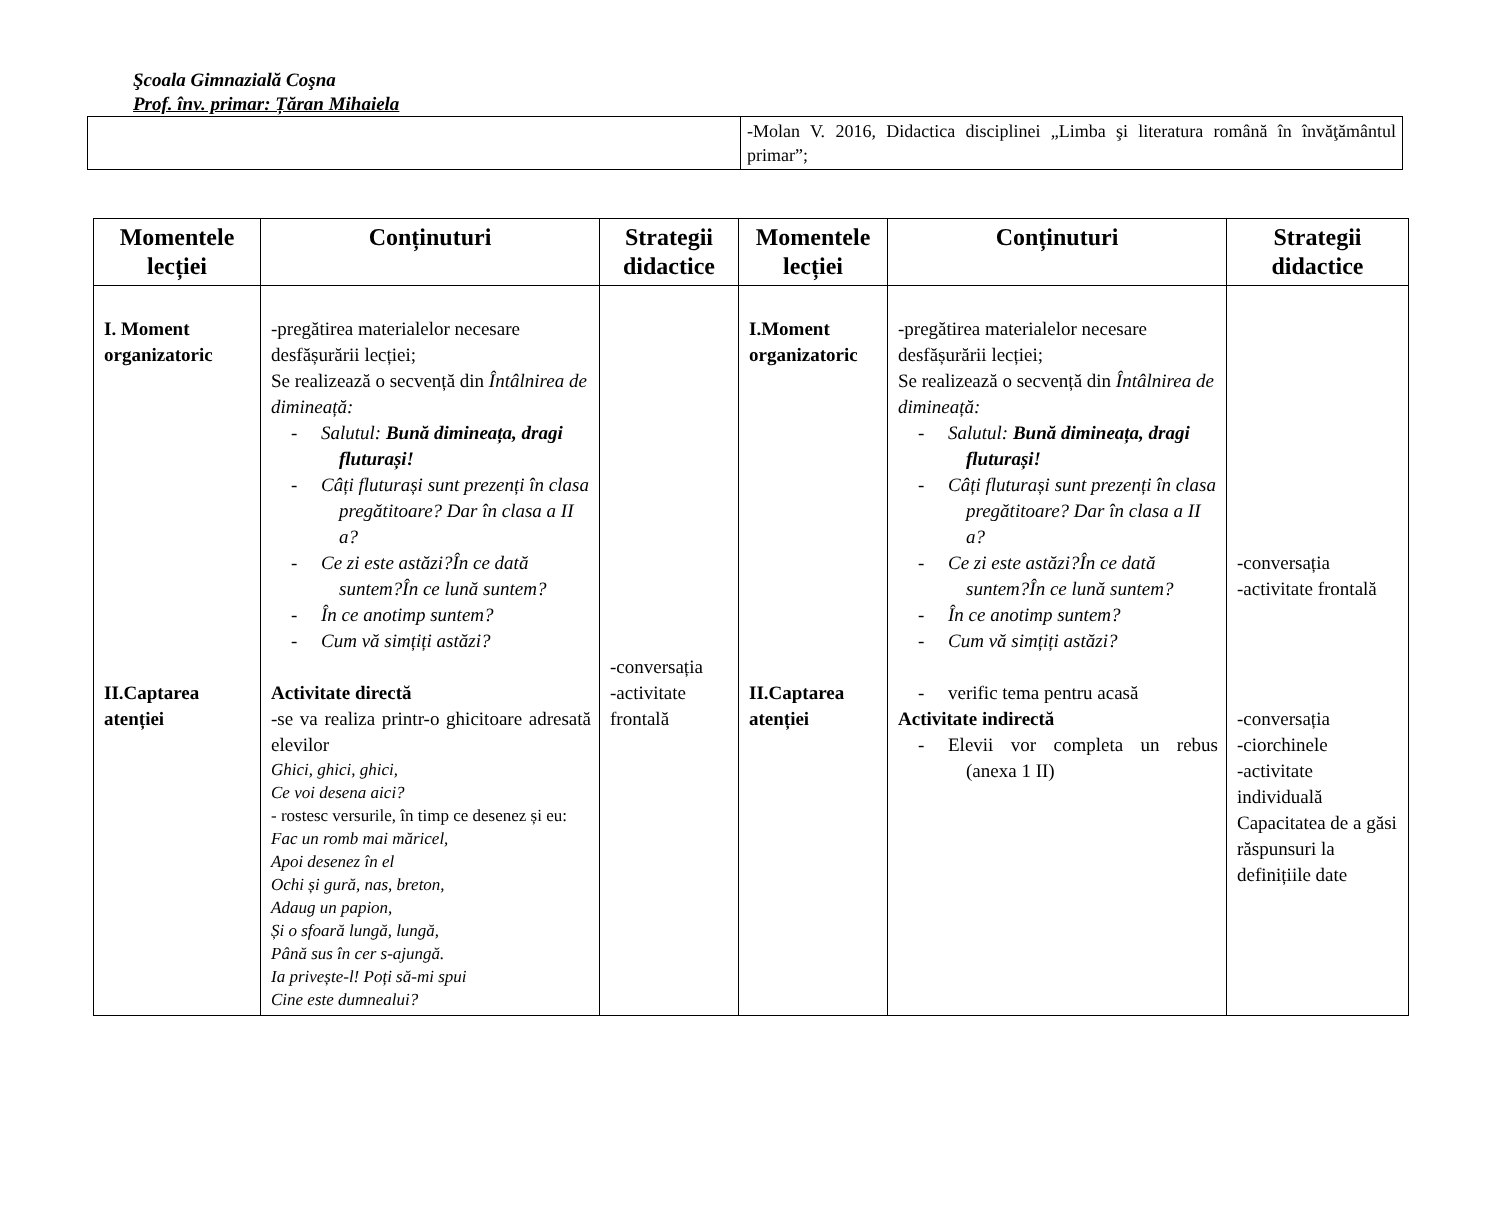Şcoala Gimnazială Coşna
Prof. înv. primar: Țăran Mihaiela
| | -Molan V. 2016, Didactica disciplinei „Limba şi literatura română în învăţământul primar”; |
| Momentele lecției | Conținuturi | Strategii didactice | Momentele lecției | Conținuturi | Strategii didactice |
| --- | --- | --- | --- | --- | --- |
| I. Moment organizatoric II.Captarea atenției | -pregătirea materialelor necesare desfășurării lecției; Se realizează o secvență din Întâlnirea de dimineață: - Salutul: Bună dimineața, dragi fluturași! - Câți fluturași sunt prezenți în clasa pregătitoare? Dar în clasa a II a? - Ce zi este astăzi?În ce dată suntem?În ce lună suntem? - În ce anotimp suntem? - Cum vă simțiți astăzi? Activitate directă -se va realiza printr-o ghicitoare adresată elevilor Ghici, ghici, ghici, Ce voi desena aici? - rostesc versurile, în timp ce desenez și eu: Fac un romb mai măricel, Apoi desenez în el Ochi și gură, nas, breton, Adaug un papion, Și o sfoară lungă, lungă, Până sus în cer s-ajungă. Ia privește-l! Poți să-mi spui Cine este dumnealui? | -conversația -activitate frontală | I.Moment organizatoric II.Captarea atenției | -pregătirea materialelor necesare desfășurării lecției; Se realizează o secvență din Întâlnirea de dimineață: - Salutul: Bună dimineața, dragi fluturași! - Câți fluturași sunt prezenți în clasa pregătitoare? Dar în clasa a II a? - Ce zi este astăzi?În ce dată suntem?În ce lună suntem? - În ce anotimp suntem? - Cum vă simțiți astăzi? - verific tema pentru acasă Activitate indirectă - Elevii vor completa un rebus (anexa 1 II) | -conversația -activitate frontală -conversația -ciorchinele -activitate individuală Capacitatea de a găsi răspunsuri la definițiile date |